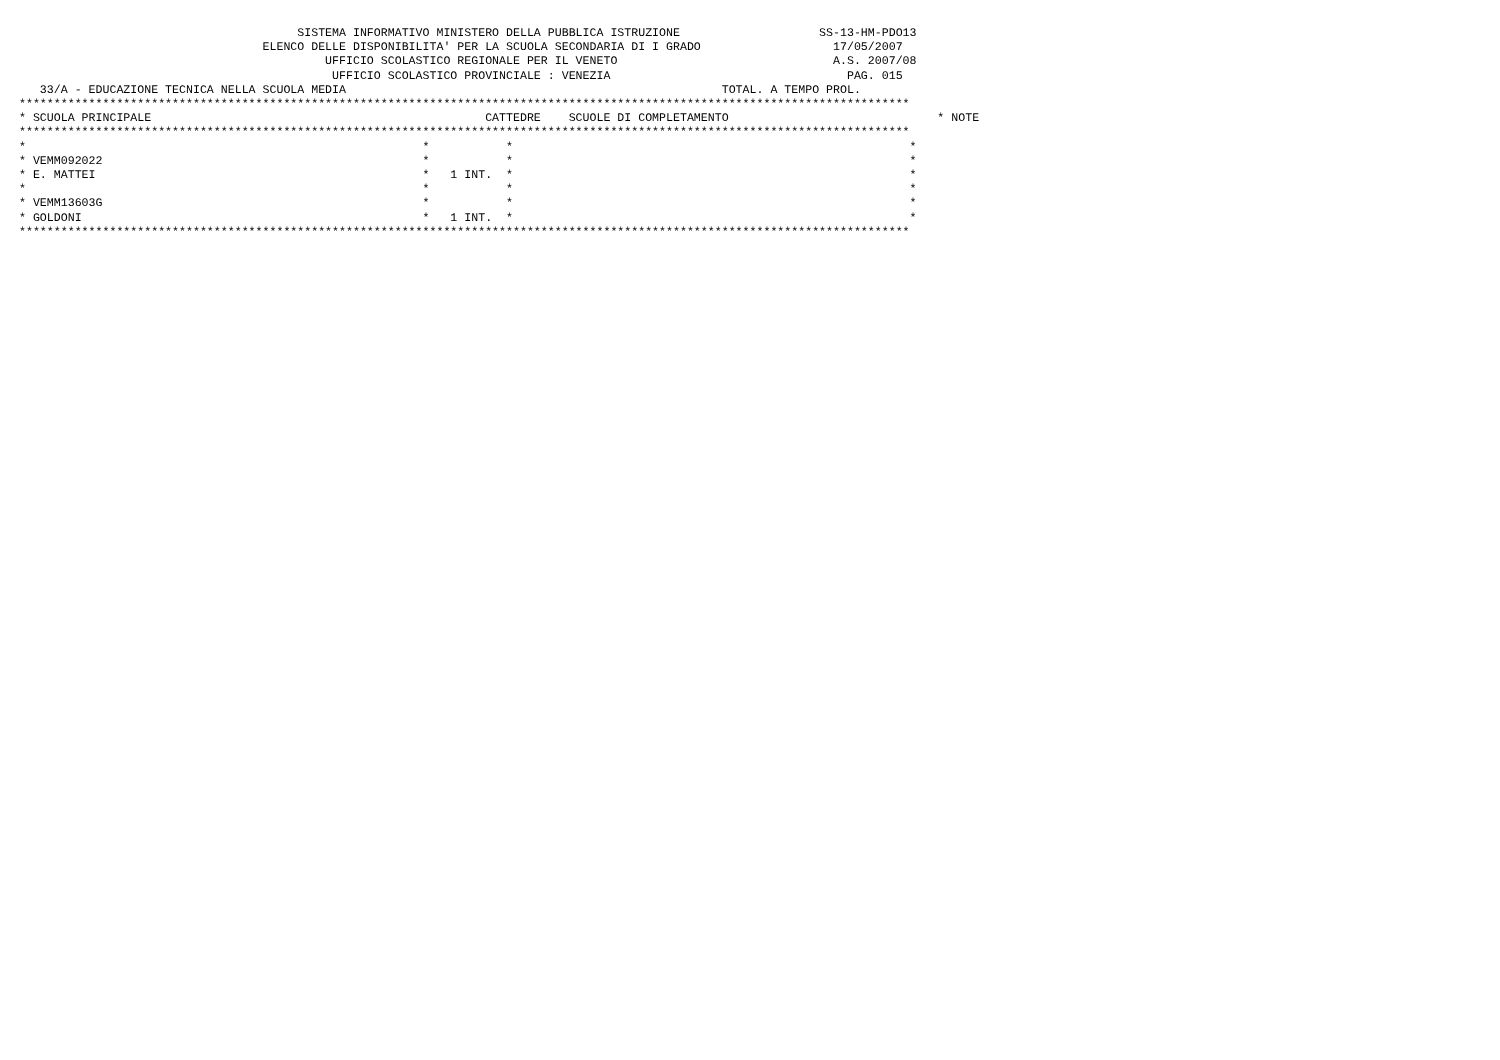SISTEMA INFORMATIVO MINISTERO DELLA PUBBLICA ISTRUZIONE                    SS-13-HM-PDO13
                                   ELENCO DELLE DISPONIBILITA' PER LA SCUOLA SECONDARIA DI I GRADO                   17/05/2007
                                            UFFICIO SCOLASTICO REGIONALE PER IL VENETO                               A.S. 2007/08
                                             UFFICIO SCOLASTICO PROVINCIALE : VENEZIA                                  PAG. 015
   33/A - EDUCAZIONE TECNICA NELLA SCUOLA MEDIA                                                      TOTAL. A TEMPO PROL.
********************************************************************************************************************************
* SCUOLA PRINCIPALE                                                CATTEDRE    SCUOLE DI COMPLETAMENTO                              * NOTE
********************************************************************************************************************************
*                                                         *           *                                                         *
* VEMM092022                                              *           *                                                         *
* E. MATTEI                                               *   1 INT.  *                                                         *
*                                                         *           *                                                         *
* VEMM13603G                                              *           *                                                         *
* GOLDONI                                                 *   1 INT.  *                                                         *
********************************************************************************************************************************